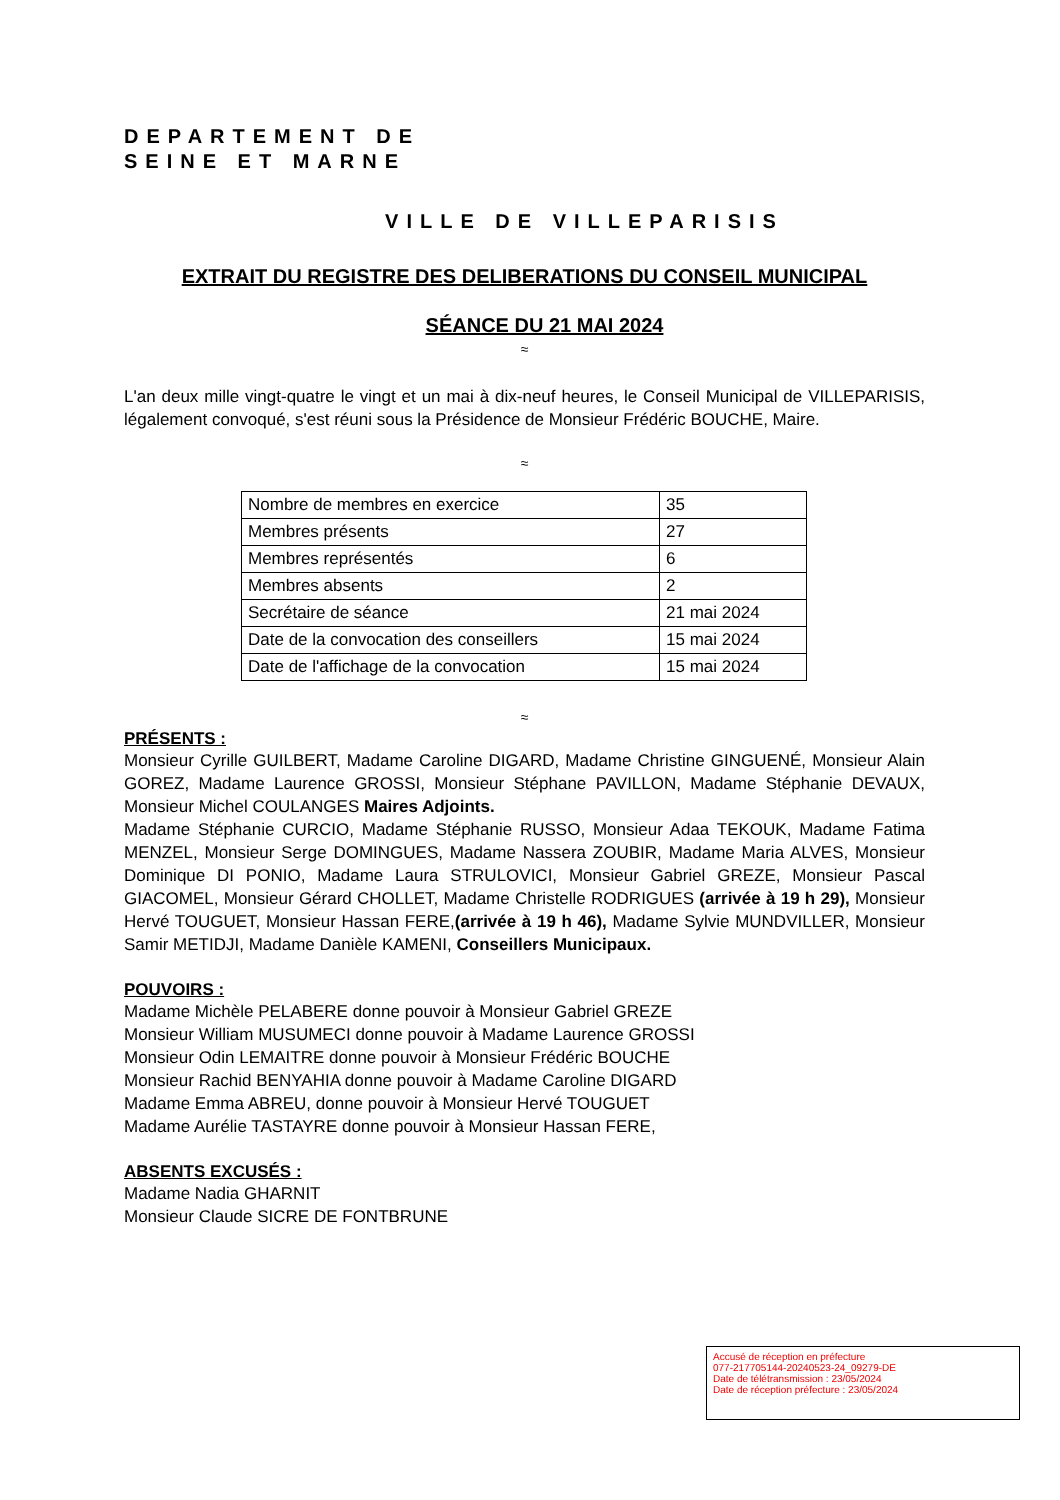DEPARTEMENT DE
SEINE ET MARNE
VILLE DE VILLEPARISIS
EXTRAIT DU REGISTRE DES DELIBERATIONS DU CONSEIL MUNICIPAL
SÉANCE DU 21 MAI 2024
≈
L'an deux mille vingt-quatre le vingt et un mai à dix-neuf heures, le Conseil Municipal de VILLEPARISIS, légalement convoqué, s'est réuni sous la Présidence de Monsieur Frédéric BOUCHE, Maire.
≈
| Nombre de membres en exercice | 35 |
| Membres présents | 27 |
| Membres représentés | 6 |
| Membres absents | 2 |
| Secrétaire de séance | 21 mai 2024 |
| Date de la convocation des conseillers | 15 mai 2024 |
| Date de l'affichage de la convocation | 15 mai 2024 |
≈
PRÉSENTS :
Monsieur Cyrille GUILBERT, Madame Caroline DIGARD, Madame Christine GINGUENÉ, Monsieur Alain GOREZ, Madame Laurence GROSSI, Monsieur Stéphane PAVILLON, Madame Stéphanie DEVAUX, Monsieur Michel COULANGES Maires Adjoints.
Madame Stéphanie CURCIO, Madame Stéphanie RUSSO, Monsieur Adaa TEKOUK, Madame Fatima MENZEL, Monsieur Serge DOMINGUES, Madame Nassera ZOUBIR, Madame Maria ALVES, Monsieur Dominique DI PONIO, Madame Laura STRULOVICI, Monsieur Gabriel GREZE, Monsieur Pascal GIACOMEL, Monsieur Gérard CHOLLET, Madame Christelle RODRIGUES (arrivée à 19 h 29), Monsieur Hervé TOUGUET, Monsieur Hassan FERE,(arrivée à 19 h 46), Madame Sylvie MUNDVILLER, Monsieur Samir METIDJI, Madame Danièle KAMENI, Conseillers Municipaux.
POUVOIRS :
Madame Michèle PELABERE donne pouvoir à Monsieur Gabriel GREZE
Monsieur William MUSUMECI donne pouvoir à Madame Laurence GROSSI
Monsieur Odin LEMAITRE donne pouvoir à Monsieur Frédéric BOUCHE
Monsieur Rachid BENYAHIA donne pouvoir à Madame Caroline DIGARD
Madame Emma ABREU, donne pouvoir à Monsieur Hervé TOUGUET
Madame Aurélie TASTAYRE donne pouvoir à Monsieur Hassan FERE,
ABSENTS EXCUSÉS :
Madame Nadia GHARNIT
Monsieur Claude SICRE DE FONTBRUNE
Accusé de réception en préfecture
077-217705144-20240523-24_09279-DE
Date de télétransmission : 23/05/2024
Date de réception préfecture : 23/05/2024